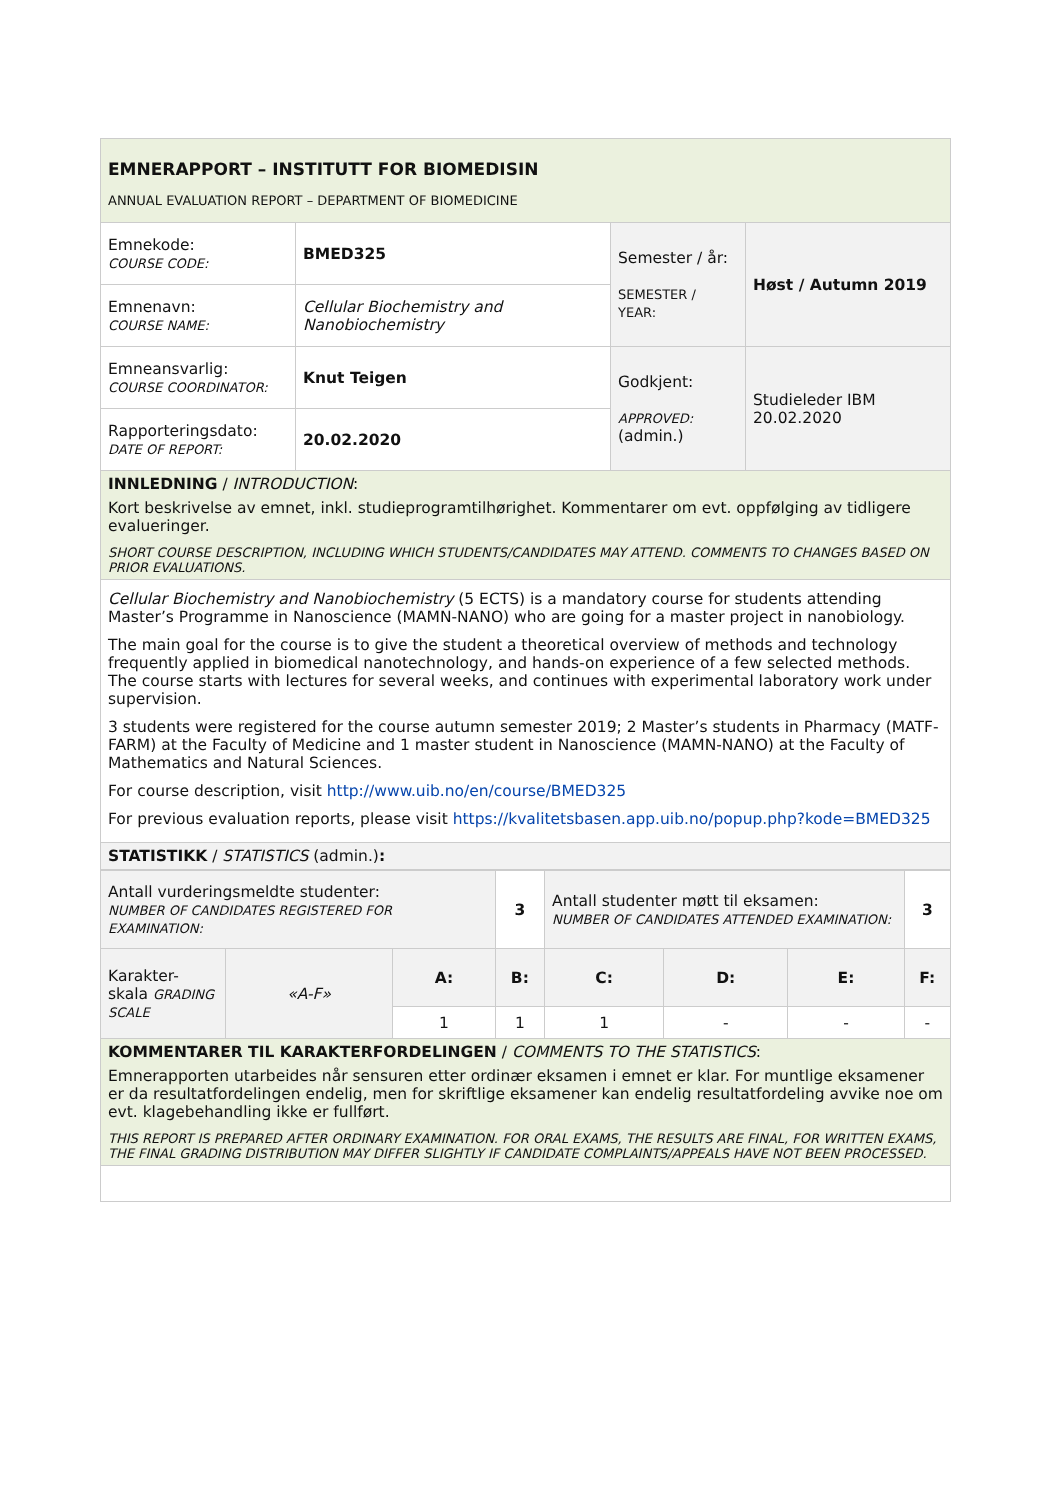| EMNERAPPORT – INSTITUTT FOR BIOMEDISIN ANNUAL EVALUATION REPORT – DEPARTMENT OF BIOMEDICINE | | | |
| Emnekode: COURSE CODE: | BMED325 | Semester / år: SEMESTER / YEAR: | Høst / Autumn 2019 |
| Emnenavn: COURSE NAME: | Cellular Biochemistry and Nanobiochemistry | | |
| Emneansvarlig: COURSE COORDINATOR: | Knut Teigen | Godkjent: APPROVED: (admin.) | Studieleder IBM 20.02.2020 |
| Rapporteringsdato: DATE OF REPORT: | 20.02.2020 | | |
| INNLEDNING / INTRODUCTION : Kort beskrivelse av emnet, inkl. studieprogramtilhørighet. Kommentarer om evt. oppfølging av tidligere evalueringer. SHORT COURSE DESCRIPTION, INCLUDING WHICH STUDENTS/CANDIDATES MAY ATTEND. COMMENTS TO CHANGES BASED ON PRIOR EVALUATIONS. | | | |
| Cellular Biochemistry and Nanobiochemistry (5 ECTS) is a mandatory course for students attending Master’s Programme in Nanoscience (MAMN-NANO) who are going for a master project in nanobiology. The main goal for the course is to give the student a theoretical overview of methods and technology frequently applied in biomedical nanotechnology, and hands-on experience of a few selected methods. The course starts with lectures for several weeks, and continues with experimental laboratory work under supervision. 3 students were registered for the course autumn semester 2019; 2 Master’s students in Pharmacy (MATF-FARM) at the Faculty of Medicine and 1 master student in Nanoscience (MAMN-NANO) at the Faculty of Mathematics and Natural Sciences. For course description, visit http://www.uib.no/en/course/BMED325 For previous evaluation reports, please visit https://kvalitetsbasen.app.uib.no/popup.php?kode=BMED325 | | | |
| STATISTIKK / STATISTICS (admin.) : | | | |
| Antall vurderingsmeldte studenter: NUMBER OF CANDIDATES REGISTERED FOR EXAMINATION: | | | 3 | Antall studenter møtt til eksamen: NUMBER OF CANDIDATES ATTENDED EXAMINATION: | | | 3 |
| Karakter-skala GRADING SCALE | «A-F» | A: | B: | C: | D: | E: | F: |
| | | 1 | 1 | 1 | - | - | - |
| KOMMENTARER TIL KARAKTERFORDELINGEN / COMMENTS TO THE STATISTICS : Emnerapporten utarbeides når sensuren etter ordinær eksamen i emnet er klar. For muntlige eksamener er da resultatfordelingen endelig, men for skriftlige eksamener kan endelig resultatfordeling avvike noe om evt. klagebehandling ikke er fullført. THIS REPORT IS PREPARED AFTER ORDINARY EXAMINATION. FOR ORAL EXAMS, THE RESULTS ARE FINAL, FOR WRITTEN EXAMS, THE FINAL GRADING DISTRIBUTION MAY DIFFER SLIGHTLY IF CANDIDATE COMPLAINTS/APPEALS HAVE NOT BEEN PROCESSED. | | | | | | | |